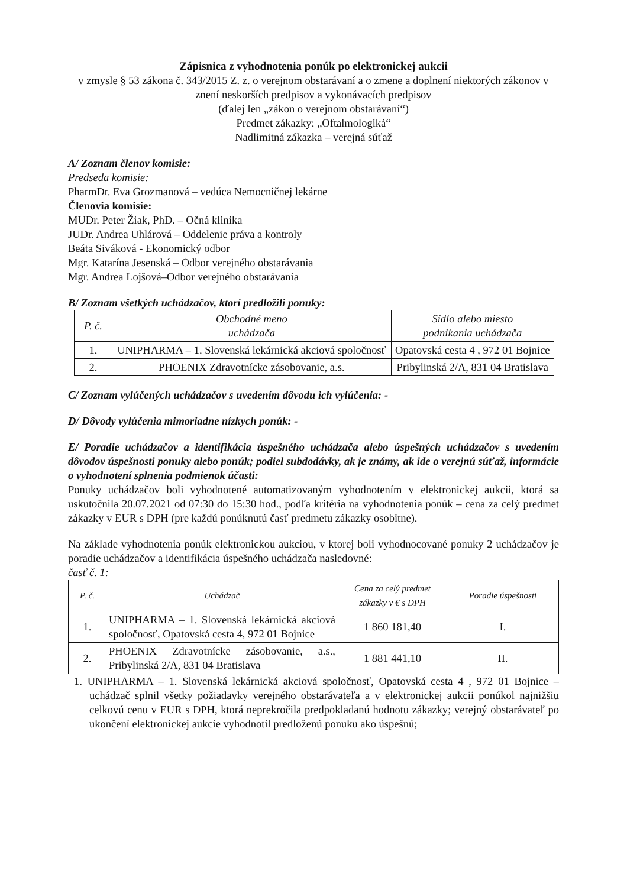Zápisnica z vyhodnotenia ponúk po elektronickej aukcii
v zmysle § 53 zákona č. 343/2015 Z. z. o verejnom obstarávaní a o zmene a doplnení niektorých zákonov v znení neskorších predpisov a vykonávacích predpisov
(ďalej len „zákon o verejnom obstarávaní“)
Predmet zákazky: „Oftalmologiká“
Nadlimitná zákazka – verejná súťaž
A/ Zoznam členov komisie:
Predseda komisie:
PharmDr. Eva Grozmanová – vedúca Nemocničnej lekárne
Členovia komisie:
MUDr. Peter Žiak, PhD. – Očná klinika
JUDr. Andrea Uhlárová – Oddelenie práva a kontroly
Beáta Siváková - Ekonomický odbor
Mgr. Katarína Jesenská – Odbor verejného obstarávania
Mgr. Andrea Lojšová–Odbor verejného obstarávania
B/ Zoznam všetkých uchádzačov, ktorí predložili ponuky:
| P. č. | Obchodné meno uchádzača | Sídlo alebo miesto podnikania uchádzača |
| --- | --- | --- |
| 1. | UNIPHARMA – 1. Slovenská lekárnická akciová spoločnosť | Opatovská cesta 4 , 972 01 Bojnice |
| 2. | PHOENIX Zdravotnícke zásobovanie, a.s. | Pribylinská 2/A, 831 04 Bratislava |
C/ Zoznam vylúčených uchádzačov s uvedením dôvodu ich vylúčenia: -
D/ Dôvody vylúčenia mimoriadne nízkych ponúk: -
E/ Poradie uchádzačov a identifikácia úspešného uchádzača alebo úspešných uchádzačov s uvedením dôvodov úspešnosti ponuky alebo ponúk; podiel subdodávky, ak je známy, ak ide o verejnú súťaž, informácie o vyhodnotení splnenia podmienok účasti:
Ponuky uchádzačov boli vyhodnotené automatizovaným vyhodnotením v elektronickej aukcii, ktorá sa uskutočnila 20.07.2021 od 07:30 do 15:30 hod., podľa kritéria na vyhodnotenia ponúk – cena za celý predmet zákazky v EUR s DPH (pre každú ponúknutú časť predmetu zákazky osobitne).
Na základe vyhodnotenia ponúk elektronickou aukciou, v ktorej boli vyhodnocované ponuky 2 uchádzačov je poradie uchádzačov a identifikácia úspešného uchádzača nasledovné:
časť č. 1:
| P. č. | Uchádzač | Cena za celý predmet zákazky v € s DPH | Poradie úspešnosti |
| --- | --- | --- | --- |
| 1. | UNIPHARMA – 1. Slovenská lekárnická akciová spoločnosť, Opatovská cesta 4, 972 01 Bojnice | 1 860 181,40 | I. |
| 2. | PHOENIX Zdravotnícke zásobovanie, a.s., Pribylinská 2/A, 831 04 Bratislava | 1 881 441,10 | II. |
1. UNIPHARMA – 1. Slovenská lekárnická akciová spoločnosť, Opatovská cesta 4 , 972 01 Bojnice – uchádzač splnil všetky požiadavky verejného obstarávateľa a v elektronickej aukcii ponúkol najnižšiu celkovú cenu v EUR s DPH, ktorá neprekročila predpokladanú hodnotu zákazky; verejný obstarávateľ po ukončení elektronickej aukcie vyhodnotil predloženú ponuku ako úspešnú;